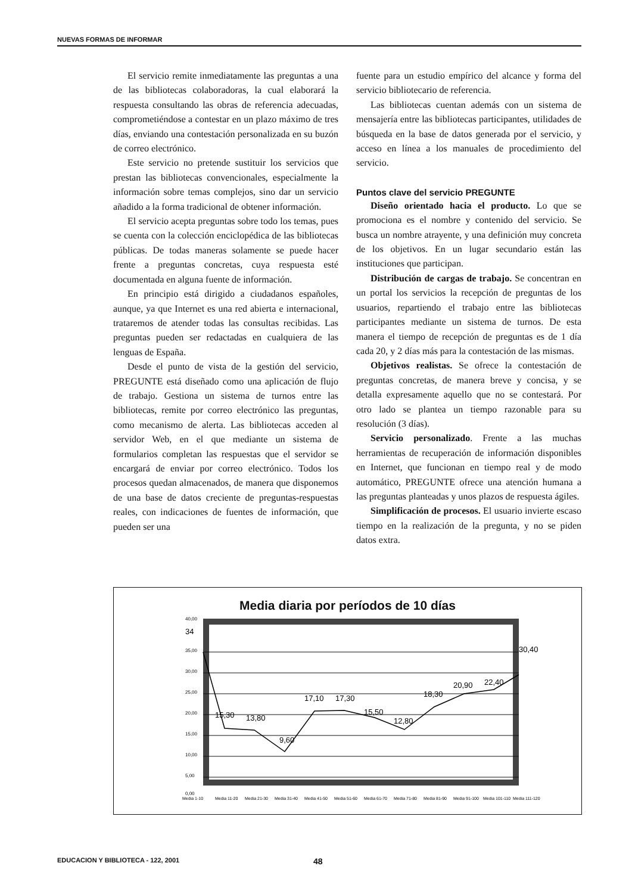NUEVAS FORMAS DE INFORMAR
El servicio remite inmediatamente las preguntas a una de las bibliotecas colaboradoras, la cual elaborará la respuesta consultando las obras de referencia adecuadas, comprometiéndose a contestar en un plazo máximo de tres días, enviando una contestación personalizada en su buzón de correo electrónico.
Este servicio no pretende sustituir los servicios que prestan las bibliotecas convencionales, especialmente la información sobre temas complejos, sino dar un servicio añadido a la forma tradicional de obtener información.
El servicio acepta preguntas sobre todo los temas, pues se cuenta con la colección enciclopédica de las bibliotecas públicas. De todas maneras solamente se puede hacer frente a preguntas concretas, cuya respuesta esté documentada en alguna fuente de información.
En principio está dirigido a ciudadanos españoles, aunque, ya que Internet es una red abierta e internacional, trataremos de atender todas las consultas recibidas. Las preguntas pueden ser redactadas en cualquiera de las lenguas de España.
Desde el punto de vista de la gestión del servicio, PREGUNTE está diseñado como una aplicación de flujo de trabajo. Gestiona un sistema de turnos entre las bibliotecas, remite por correo electrónico las preguntas, como mecanismo de alerta. Las bibliotecas acceden al servidor Web, en el que mediante un sistema de formularios completan las respuestas que el servidor se encargará de enviar por correo electrónico. Todos los procesos quedan almacenados, de manera que disponemos de una base de datos creciente de preguntas-respuestas reales, con indicaciones de fuentes de información, que pueden ser una
fuente para un estudio empírico del alcance y forma del servicio bibliotecario de referencia.
Las bibliotecas cuentan además con un sistema de mensajería entre las bibliotecas participantes, utilidades de búsqueda en la base de datos generada por el servicio, y acceso en línea a los manuales de procedimiento del servicio.
Puntos clave del servicio PREGUNTE
Diseño orientado hacia el producto. Lo que se promociona es el nombre y contenido del servicio. Se busca un nombre atrayente, y una definición muy concreta de los objetivos. En un lugar secundario están las instituciones que participan.
Distribución de cargas de trabajo. Se concentran en un portal los servicios la recepción de preguntas de los usuarios, repartiendo el trabajo entre las bibliotecas participantes mediante un sistema de turnos. De esta manera el tiempo de recepción de preguntas es de 1 día cada 20, y 2 días más para la contestación de las mismas.
Objetivos realistas. Se ofrece la contestación de preguntas concretas, de manera breve y concisa, y se detalla expresamente aquello que no se contestará. Por otro lado se plantea un tiempo razonable para su resolución (3 días).
Servicio personalizado. Frente a las muchas herramientas de recuperación de información disponibles en Internet, que funcionan en tiempo real y de modo automático, PREGUNTE ofrece una atención humana a las preguntas planteadas y unos plazos de respuesta ágiles.
Simplificación de procesos. El usuario invierte escaso tiempo en la realización de la pregunta, y no se piden datos extra.
Media diaria por períodos de 10 días
40,00
35,00
30,00
25,00
20,00
15,00
10,00
5,00
0,00
34
15,30
13,80
9,60
17,10
17,30
15,50
12,80
18,30
20,90
22,40
30,40
Media 1-10
Media 11-20
Media 21-30
Media 31-40
Media 41-50
Media 51-60
Media 61-70
Media 71-80
Media 81-90
Media 91-100
Media 101-110
Media 111-120
EDUCACION Y BIBLIOTECA - 122, 2001 48